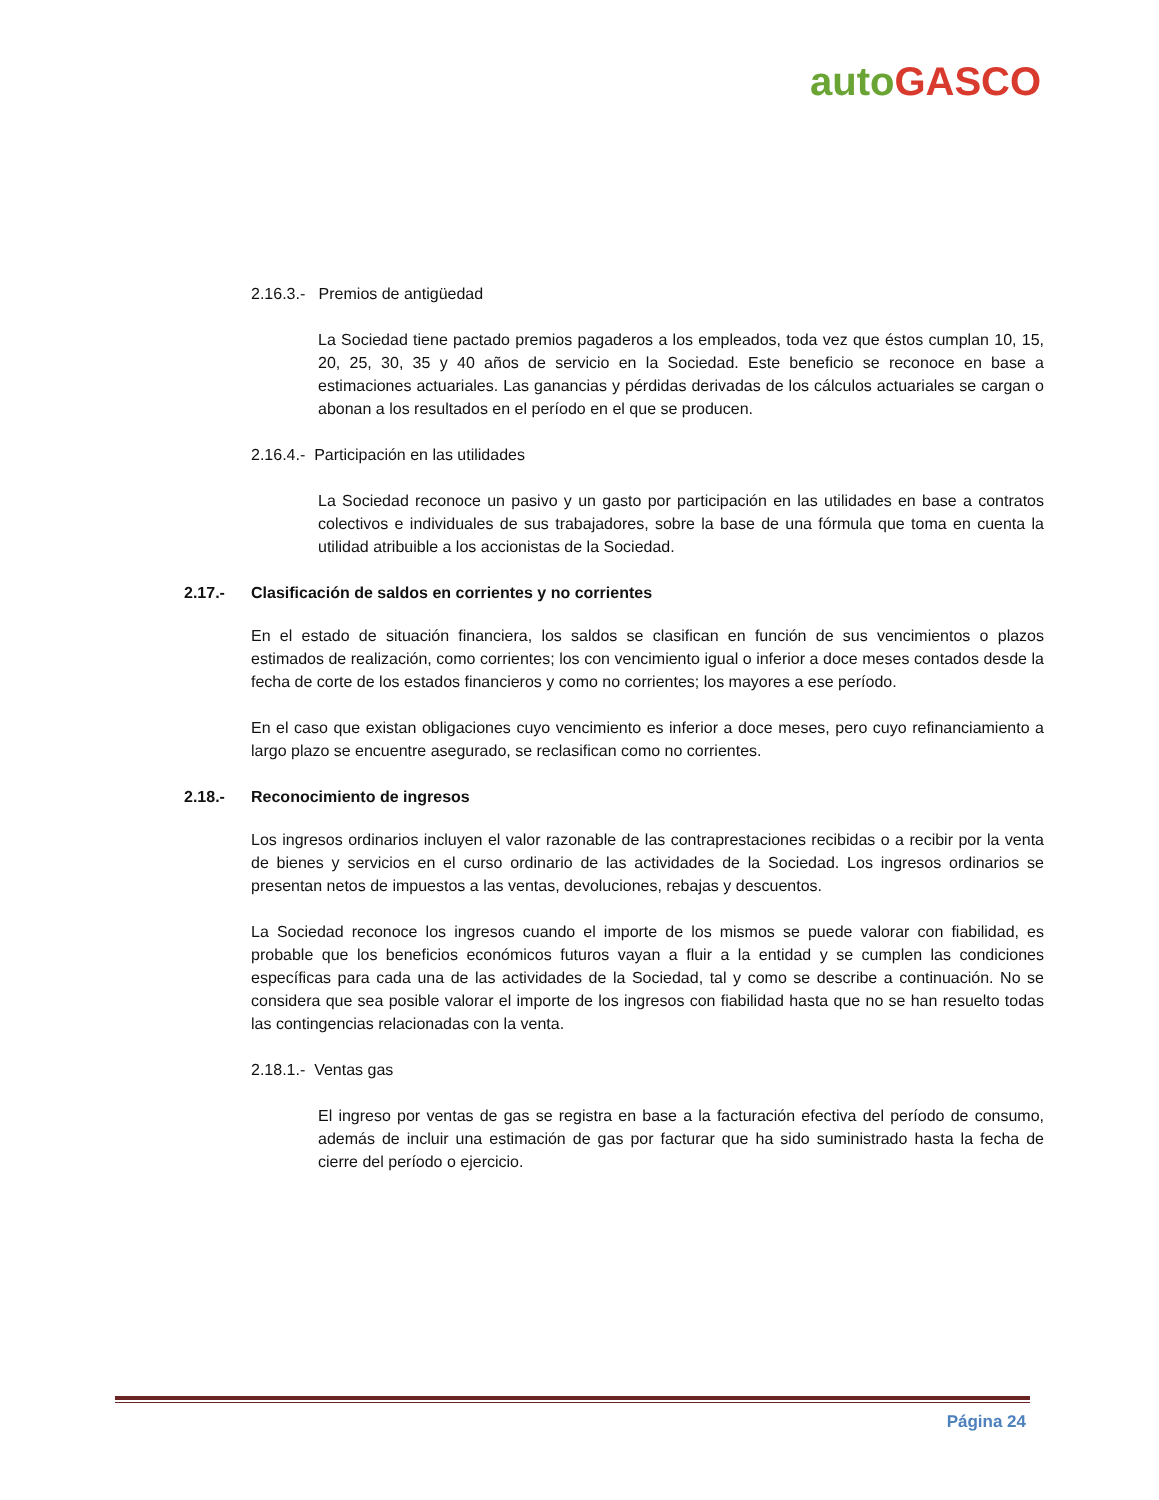auto GASCO
2.16.3.- Premios de antigüedad
La Sociedad tiene pactado premios pagaderos a los empleados, toda vez que éstos cumplan 10, 15, 20, 25, 30, 35 y 40 años de servicio en la Sociedad. Este beneficio se reconoce en base a estimaciones actuariales. Las ganancias y pérdidas derivadas de los cálculos actuariales se cargan o abonan a los resultados en el período en el que se producen.
2.16.4.- Participación en las utilidades
La Sociedad reconoce un pasivo y un gasto por participación en las utilidades en base a contratos colectivos e individuales de sus trabajadores, sobre la base de una fórmula que toma en cuenta la utilidad atribuible a los accionistas de la Sociedad.
2.17.- Clasificación de saldos en corrientes y no corrientes
En el estado de situación financiera, los saldos se clasifican en función de sus vencimientos o plazos estimados de realización, como corrientes; los con vencimiento igual o inferior a doce meses contados desde la fecha de corte de los estados financieros y como no corrientes; los mayores a ese período.
En el caso que existan obligaciones cuyo vencimiento es inferior a doce meses, pero cuyo refinanciamiento a largo plazo se encuentre asegurado, se reclasifican como no corrientes.
2.18.- Reconocimiento de ingresos
Los ingresos ordinarios incluyen el valor razonable de las contraprestaciones recibidas o a recibir por la venta de bienes y servicios en el curso ordinario de las actividades de la Sociedad. Los ingresos ordinarios se presentan netos de impuestos a las ventas, devoluciones, rebajas y descuentos.
La Sociedad reconoce los ingresos cuando el importe de los mismos se puede valorar con fiabilidad, es probable que los beneficios económicos futuros vayan a fluir a la entidad y se cumplen las condiciones específicas para cada una de las actividades de la Sociedad, tal y como se describe a continuación. No se considera que sea posible valorar el importe de los ingresos con fiabilidad hasta que no se han resuelto todas las contingencias relacionadas con la venta.
2.18.1.- Ventas gas
El ingreso por ventas de gas se registra en base a la facturación efectiva del período de consumo, además de incluir una estimación de gas por facturar que ha sido suministrado hasta la fecha de cierre del período o ejercicio.
Página 24